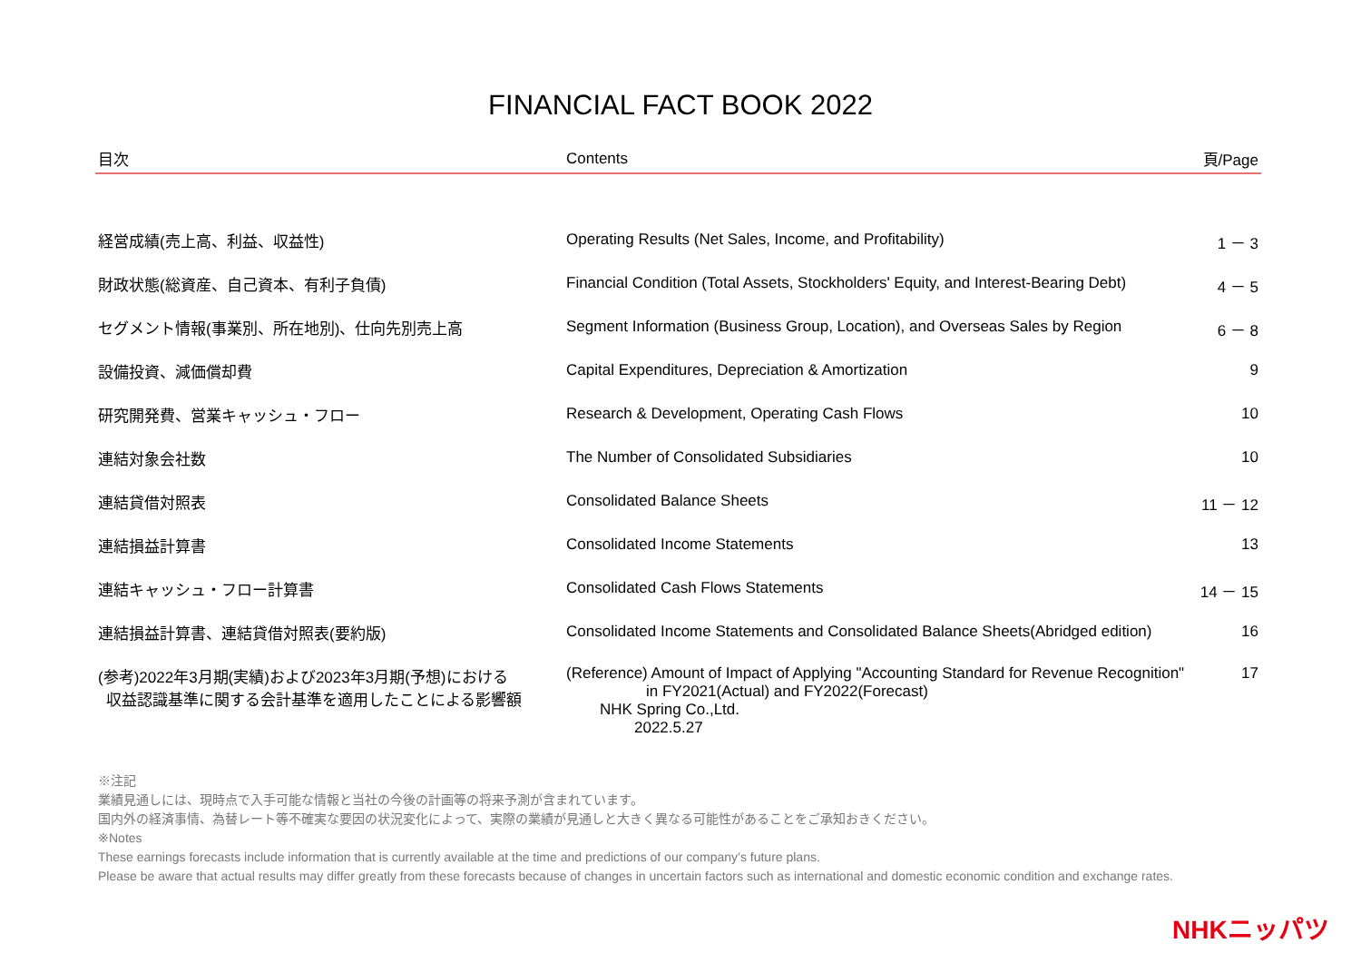FINANCIAL FACT BOOK 2022
| 目次 | Contents | 頁/Page |
| --- | --- | --- |
| 経営成績(売上高、利益、収益性) | Operating Results (Net Sales, Income, and Profitability) | 1 － 3 |
| 財政状態(総資産、自己資本、有利子負債) | Financial Condition (Total Assets, Stockholders' Equity, and Interest-Bearing Debt) | 4 － 5 |
| セグメント情報(事業別、所在地別)、仕向先別売上高 | Segment Information (Business Group, Location), and Overseas Sales by Region | 6 － 8 |
| 設備投資、減価償却費 | Capital Expenditures, Depreciation & Amortization | 9 |
| 研究開発費、営業キャッシュ・フロー | Research & Development, Operating Cash Flows | 10 |
| 連結対象会社数 | The Number of Consolidated Subsidiaries | 10 |
| 連結貸借対照表 | Consolidated Balance Sheets | 11 － 12 |
| 連結損益計算書 | Consolidated Income Statements | 13 |
| 連結キャッシュ・フロー計算書 | Consolidated Cash Flows Statements | 14 － 15 |
| 連結損益計算書、連結貸借対照表(要約版) | Consolidated Income Statements and Consolidated Balance Sheets(Abridged edition) | 16 |
| (参考)2022年3月期(実績)および2023年3月期(予想)における 収益認識基準に関する会計基準を適用したことによる影響額 | (Reference) Amount of Impact of Applying "Accounting Standard for Revenue Recognition" in FY2021(Actual) and FY2022(Forecast) NHK Spring Co.,Ltd. 2022.5.27 | 17 |
※注記
業績見通しには、現時点で入手可能な情報と当社の今後の計画等の将来予測が含まれています。
国内外の経済事情、為替レート等不確実な要因の状況変化によって、実際の業績が見通しと大きく異なる可能性があることをご承知おきください。
※Notes
These earnings forecasts include information that is currently available at the time and predictions of our company’s future plans.
Please be aware that actual results may differ greatly from these forecasts because of changes in uncertain factors such as international and domestic economic condition and exchange rates.
NHKニッパツ